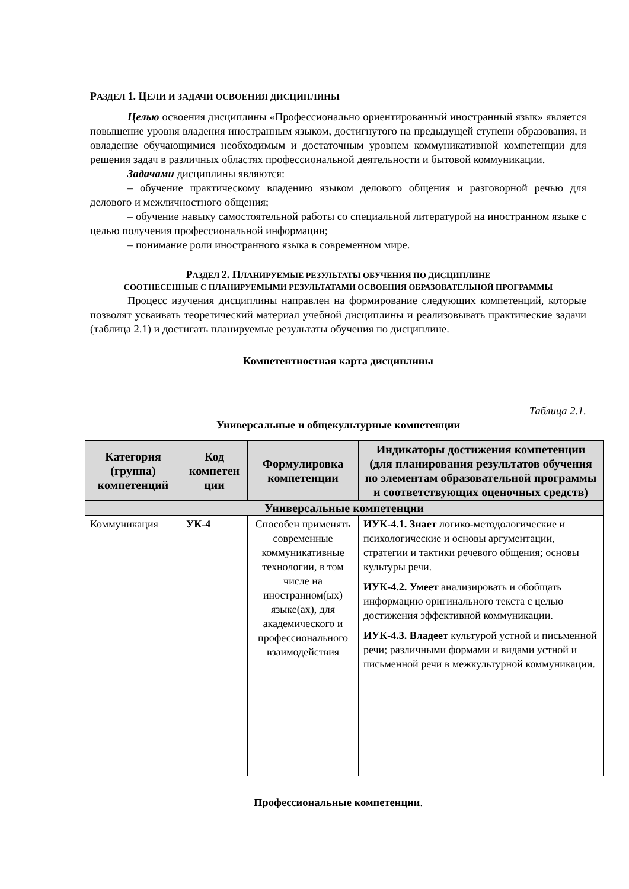РАЗДЕЛ 1. ЦЕЛИ И ЗАДАЧИ ОСВОЕНИЯ ДИСЦИПЛИНЫ
Целью освоения дисциплины «Профессионально ориентированный иностранный язык» является повышение уровня владения иностранным языком, достигнутого на предыдущей ступени образования, и овладение обучающимися необходимым и достаточным уровнем коммуникативной компетенции для решения задач в различных областях профессиональной деятельности и бытовой коммуникации.
Задачами дисциплины являются:
– обучение практическому владению языком делового общения и разговорной речью для делового и межличностного общения;
– обучение навыку самостоятельной работы со специальной литературой на иностранном языке с целью получения профессиональной информации;
– понимание роли иностранного языка в современном мире.
РАЗДЕЛ 2. ПЛАНИРУЕМЫЕ РЕЗУЛЬТАТЫ ОБУЧЕНИЯ ПО ДИСЦИПЛИНЕ
СООТНЕСЕННЫЕ С ПЛАНИРУЕМЫМИ РЕЗУЛЬТАТАМИ ОСВОЕНИЯ ОБРАЗОВАТЕЛЬНОЙ ПРОГРАММЫ
Процесс изучения дисциплины направлен на формирование следующих компетенций, которые позволят усваивать теоретический материал учебной дисциплины и реализовывать практические задачи (таблица 2.1) и достигать планируемые результаты обучения по дисциплине.
Компетентностная карта дисциплины
Таблица 2.1.
Универсальные и общекультурные компетенции
| Категория (группа) компетенций | Код компетен ции | Формулировка компетенции | Индикаторы достижения компетенции (для планирования результатов обучения по элементам образовательной программы и соответствующих оценочных средств) |
| --- | --- | --- | --- |
| Универсальные компетенции | | | |
| Коммуникация | УК-4 | Способен применять современные коммуникативные технологии, в том числе на иностранном(ых) языке(ах), для академического и профессионального взаимодействия | ИУК-4.1. Знает логико-методологические и психологические и основы аргументации, стратегии и тактики речевого общения; основы культуры речи. ИУК-4.2. Умеет анализировать и обобщать информацию оригинального текста с целью достижения эффективной коммуникации. ИУК-4.3. Владеет культурой устной и письменной речи; различными формами и видами устной и письменной речи в межкультурной коммуникации. |
Профессиональные компетенции.